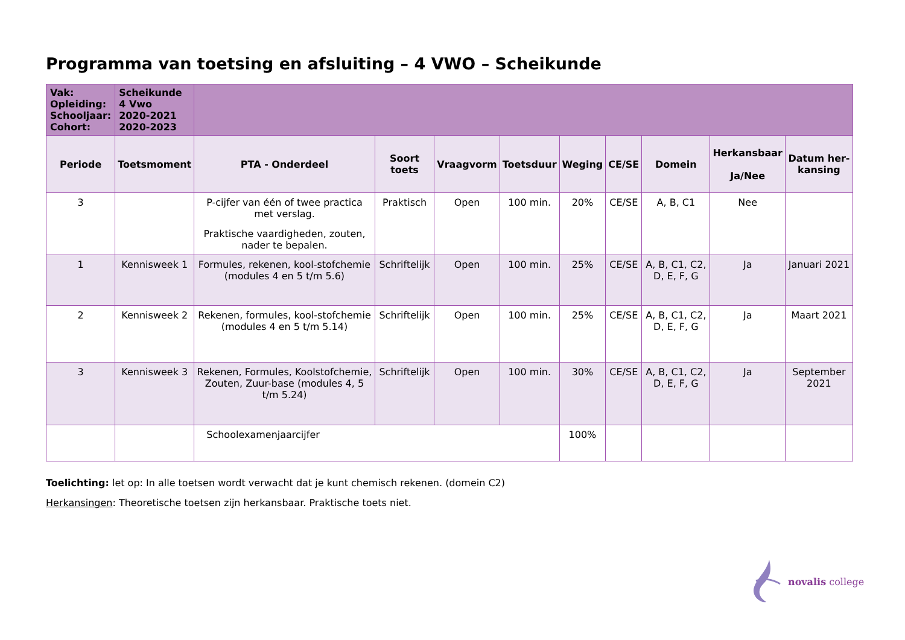Programma van toetsing en afsluiting – 4 VWO – Scheikunde
| Vak: Opleiding: Schooljaar: Cohort: | Scheikunde 4 Vwo 2020-2021 2020-2023 | | | | | | | | | |
| Periode | Toetsmoment | PTA - Onderdeel | Soort toets | Vraagvorm | Toetsduur | Weging | CE/SE | Domein | Herkansbaar Ja/Nee | Datum her- kansing |
| 3 | | P-cijfer van één of twee practica met verslag. Praktische vaardigheden, zouten, nader te bepalen. | Praktisch | Open | 100 min. | 20% | CE/SE | A, B, C1 | Nee | |
| 1 | Kennisweek 1 | Formules, rekenen, kool-stofchemie (modules 4 en 5 t/m 5.6) | Schriftelijk | Open | 100 min. | 25% | CE/SE | A, B, C1, C2, D, E, F, G | Ja | Januari 2021 |
| 2 | Kennisweek 2 | Rekenen, formules, kool-stofchemie (modules 4 en 5 t/m 5.14) | Schriftelijk | Open | 100 min. | 25% | CE/SE | A, B, C1, C2, D, E, F, G | Ja | Maart 2021 |
| 3 | Kennisweek 3 | Rekenen, Formules, Koolstofchemie, Zouten, Zuur-base (modules 4, 5 t/m 5.24) | Schriftelijk | Open | 100 min. | 30% | CE/SE | A, B, C1, C2, D, E, F, G | Ja | September 2021 |
| | | Schoolexamenjaarcijfer | | | | 100% | | | | |
Toelichting: let op: In alle toetsen wordt verwacht dat je kunt chemisch rekenen. (domein C2)
Herkansingen: Theoretische toetsen zijn herkansbaar. Praktische toets niet.
novalis college